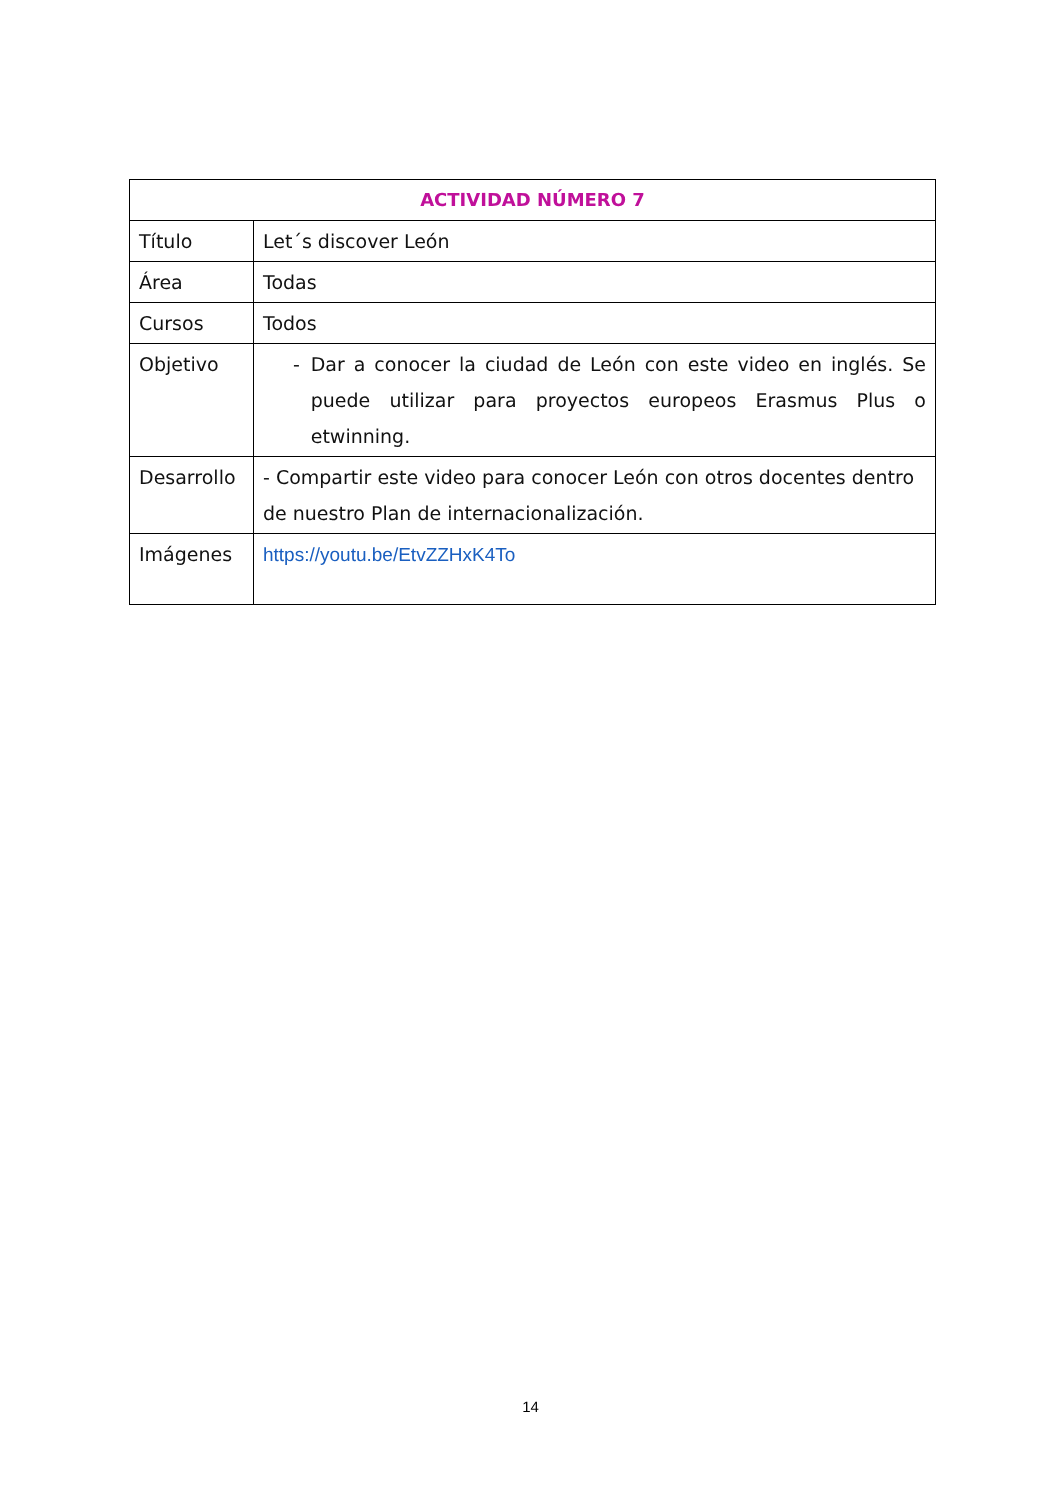| ACTIVIDAD NÚMERO 7 | |
| --- | --- |
| Título | Let´s discover León |
| Área | Todas |
| Cursos | Todos |
| Objetivo | - Dar a conocer la ciudad de León con este video en inglés. Se puede utilizar para proyectos europeos Erasmus Plus o etwinning. |
| Desarrollo | - Compartir este video para conocer León con otros docentes dentro de nuestro Plan de internacionalización. |
| Imágenes | https://youtu.be/EtvZZHxK4To |
14